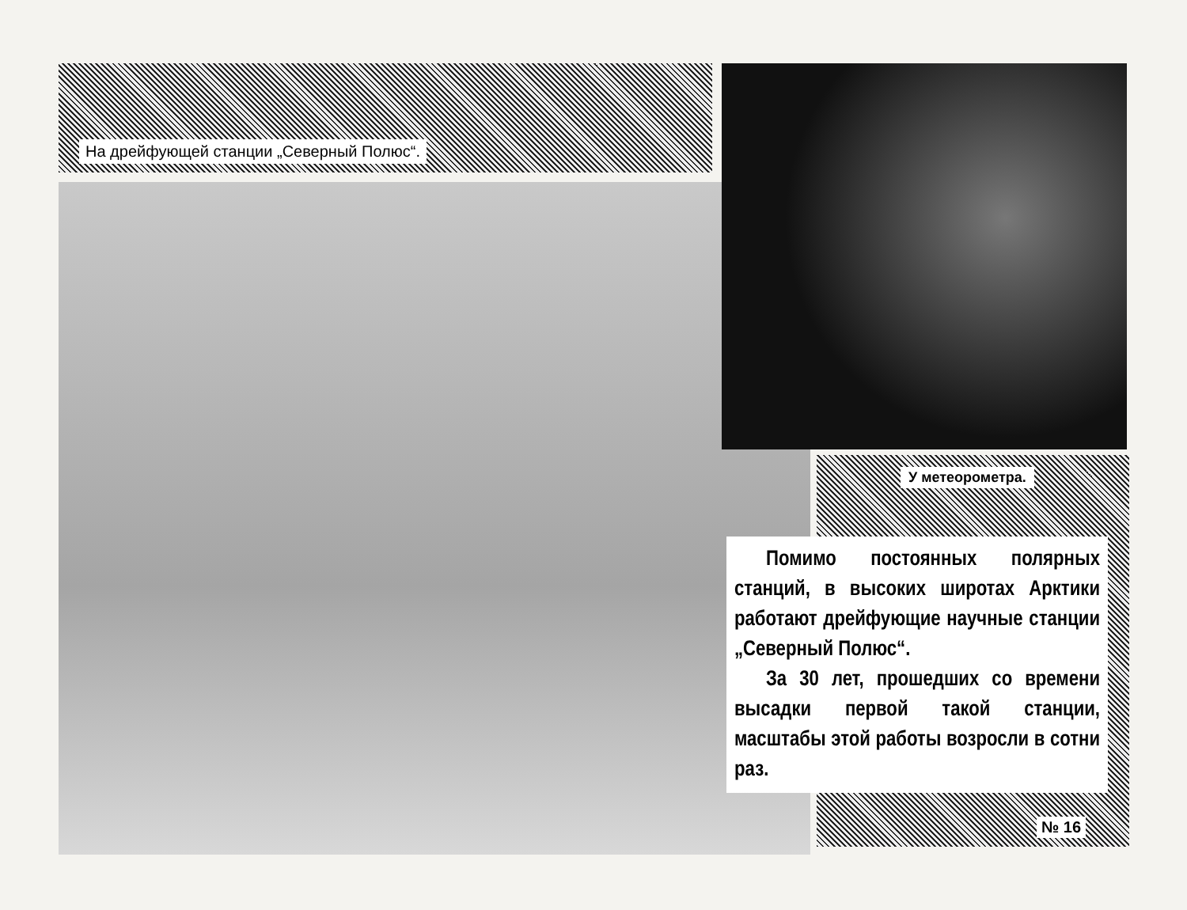На дрейфующей станции „Северный Полюс“.
У метеорометра.
Помимо постоянных полярных станций, в высоких широтах Арктики работают дрейфующие научные станции „Северный Полюс“.
За 30 лет, прошедших со времени высадки первой такой станции, масштабы этой работы возросли в сотни раз.
№ 16